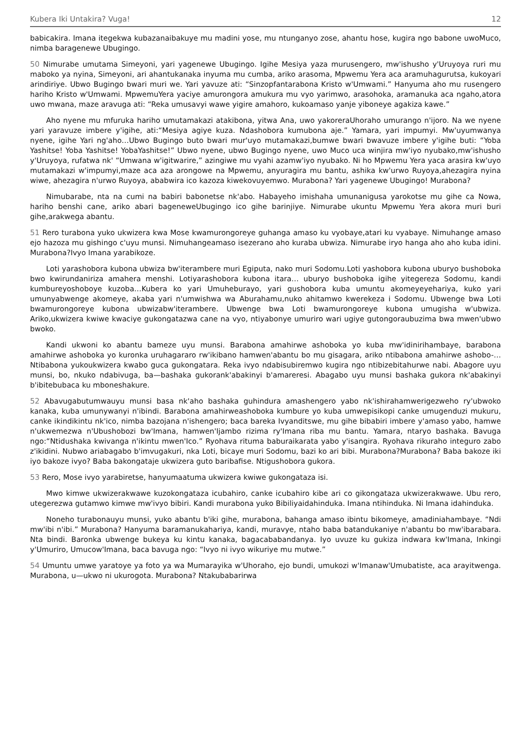Kubera Iki Untakira? Vuga! 12
babicakira. Imana itegekwa kubazanaibakuye mu madini yose, mu ntunganyo zose, ahantu hose, kugira ngo babone uwoMuco, nimba baragenewe Ubugingo.
50 Nimurabe umutama Simeyoni, yari yagenewe Ubugingo. Igihe Mesiya yaza murusengero, mw'ishusho y'Uruyoya ruri mu maboko ya nyina, Simeyoni, ari ahantukanaka inyuma mu cumba, ariko arasoma, Mpwemu Yera aca aramuhagurutsa, kukoyari arindiriye. Ubwo Bugingo bwari muri we. Yari yavuze ati: “Sinzopfantarabona Kristo w'Umwami.” Hanyuma aho mu rusengero hariho Kristo w'Umwami. MpwemuYera yaciye amurongora amukura mu vyo yarimwo, arasohoka, aramanuka aca ngaho,atora uwo mwana, maze aravuga ati: “Reka umusavyi wawe yigire amahoro, kukoamaso yanje yiboneye agakiza kawe.”
Aho nyene mu mfuruka hariho umutamakazi atakibona, yitwa Ana, uwo yakoreraUhoraho umurango n'ijoro. Na we nyene yari yaravuze imbere y'igihe, ati:“Mesiya agiye kuza. Ndashobora kumubona aje.” Yamara, yari impumyi. Mw'uyumwanya nyene, igihe Yari ng'aho…Ubwo Bugingo buto bwari mur'uyo mutamakazi,bumwe bwari bwavuze imbere y'igihe buti: “Yoba Yashitse! Yoba Yashitse! YobaYashitse!” Ubwo nyene, ubwo Bugingo nyene, uwo Muco uca winjira mw'iyo nyubako,mw'ishusho y'Uruyoya, rufatwa nk' “Umwana w'igitwarire,” azingiwe mu vyahi azamw'iyo nyubako. Ni ho Mpwemu Yera yaca arasira kw'uyo mutamakazi w'impumyi,maze aca aza arongowe na Mpwemu, anyuragira mu bantu, ashika kw'urwo Ruyoya,ahezagira nyina wiwe, ahezagira n'urwo Ruyoya, ababwira ico kazoza kiwekovuyemwo. Murabona? Yari yagenewe Ubugingo! Murabona?
Nimubarabe, nta na cumi na babiri babonetse nk'abo. Habayeho imishaha umunanigusa yarokotse mu gihe ca Nowa, hariho benshi cane, ariko abari bageneweUbugingo ico gihe barinjiye. Nimurabe ukuntu Mpwemu Yera akora muri buri gihe,arakwega abantu.
51 Rero turabona yuko ukwizera kwa Mose kwamurongoreye guhanga amaso ku vyobaye,atari ku vyabaye. Nimuhange amaso ejo hazoza mu gishingo c'uyu munsi. Nimuhangeamaso isezerano aho kuraba ubwiza. Nimurabe iryo hanga aho aho kuba idini. Murabona?Ivyo Imana yarabikoze.
Loti yarashobora kubona ubwiza bw'iterambere muri Egiputa, nako muri Sodomu.Loti yashobora kubona uburyo bushoboka bwo kwirundaniriza amahera menshi. Lotiyarashobora kubona itara… uburyo bushoboka igihe yitegereza Sodomu, kandi kumbureyoshoboye kuzoba…Kubera ko yari Umuheburayo, yari gushobora kuba umuntu akomeyeyehariya, kuko yari umunyabwenge akomeye, akaba yari n'umwishwa wa Aburahamu,nuko ahitamwo kwerekeza i Sodomu. Ubwenge bwa Loti bwamurongoreye kubona ubwizabw'iterambere. Ubwenge bwa Loti bwamurongoreye kubona umugisha w'ubwiza. Ariko,ukwizera kwiwe kwaciye gukongatazwa cane na vyo, ntiyabonye umuriro wari ugiye gutongoraubuzima bwa mwen'ubwo bwoko.
Kandi ukwoni ko abantu bameze uyu munsi. Barabona amahirwe ashoboka yo kuba mw'idinirihambaye, barabona amahirwe ashoboka yo kuronka uruhagararo rw'ikibano hamwen'abantu bo mu gisagara, ariko ntibabona amahirwe ashobo-…Ntibabona yukoukwizera kwabo guca gukongatara. Reka ivyo ndabisubiremwo kugira ngo ntibizebitahurwe nabi. Abagore uyu munsi, bo, nkuko ndabivuga, ba—bashaka gukorank'abakinyi b'amareresi. Abagabo uyu munsi bashaka gukora nk'abakinyi b'ibitebubaca ku mboneshakure.
52 Abavugabutumwauyu munsi basa nk'aho bashaka guhindura amashengero yabo nk'ishirahamwerigezweho ry'ubwoko kanaka, kuba umunywanyi n'ibindi. Barabona amahirweashoboka kumbure yo kuba umwepisikopi canke umugenduzi mukuru, canke ikindikintu nk'ico, nimba bazojana n'ishengero; baca bareka Ivyanditswe, mu gihe bibabiri imbere y'amaso yabo, hamwe n'ukwemezwa n'Ubushobozi bw'Imana, hamwen'Ijambo rizima ry'Imana riba mu bantu. Yamara, ntaryo bashaka. Bavuga ngo:“Ntidushaka kwivanga n'ikintu mwen'Ico.” Ryohava rituma baburaikarata yabo y'isangira. Ryohava rikuraho integuro zabo z'ikidini. Nubwo ariabagabo b'imvugakuri, nka Loti, bicaye muri Sodomu, bazi ko ari bibi. Murabona?Murabona? Baba bakoze iki iyo bakoze ivyo? Baba bakongataje ukwizera guto baribafise. Ntigushobora gukora.
53 Rero, Mose ivyo yarabiretse, hanyumaatuma ukwizera kwiwe gukongataza isi.
Mwo kimwe ukwizerakwawe kuzokongataza icubahiro, canke icubahiro kibe ari co gikongataza ukwizerakwawe. Ubu rero, utegerezwa gutamwo kimwe mw'ivyo bibiri. Kandi murabona yuko Bibiliyaidahinduka. Imana ntihinduka. Ni Imana idahinduka.
Noneho turabonauyu munsi, yuko abantu b'iki gihe, murabona, bahanga amaso ibintu bikomeye, amadiniahambaye. “Ndi mw'ibi n'ibi.” Murabona? Hanyuma baramanukahariya, kandi, muravye, ntaho baba batandukaniye n'abantu bo mw'ibarabara. Nta bindi. Baronka ubwenge bukeya ku kintu kanaka, bagacababandanya. Iyo uvuze ku gukiza indwara kw'Imana, Inkingi y'Umuriro, Umucow'Imana, baca bavuga ngo: “Ivyo ni ivyo wikuriye mu mutwe.”
54 Umuntu umwe yaratoye ya foto ya wa Mumarayika w'Uhoraho, ejo bundi, umukozi w'Imanaw'Umubatiste, aca arayitwenga. Murabona, u—ukwo ni ukurogota. Murabona? Ntakubabarirwa